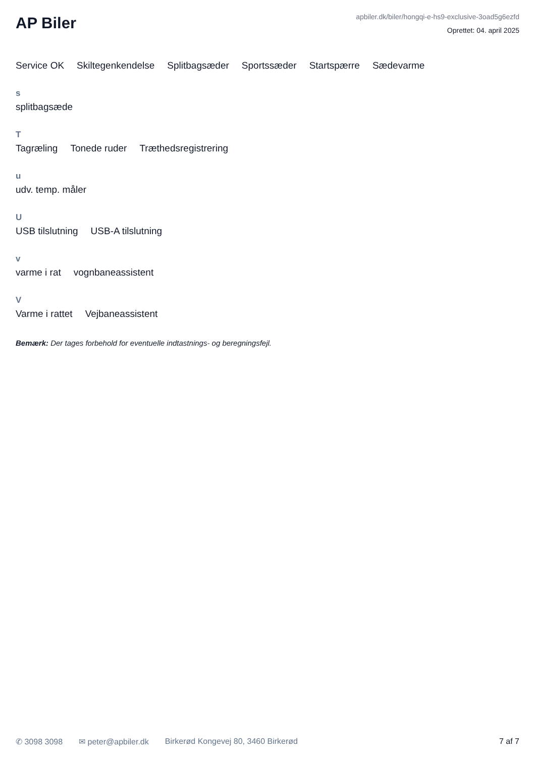AP Biler
apbiler.dk/biler/hongqi-e-hs9-exclusive-3oad5g6ezfd
Oprettet: 04. april 2025
Service OK Skiltegenkendelse Splitbagsæder Sportssæder Startspærre Sædevarme
s
splitbagsæde
T
Tagræling Tonede ruder Træthedsregistrering
u
udv. temp. måler
U
USB tilslutning USB-A tilslutning
v
varme i rat vognbaneassistent
V
Varme i rattet Vejbaneassistent
Bemærk: Der tages forbehold for eventuelle indtastnings- og beregningsfejl.
✆ 3098 3098 ✉ peter@apbiler.dk Birkerød Kongevej 80, 3460 Birkerød
7 af 7